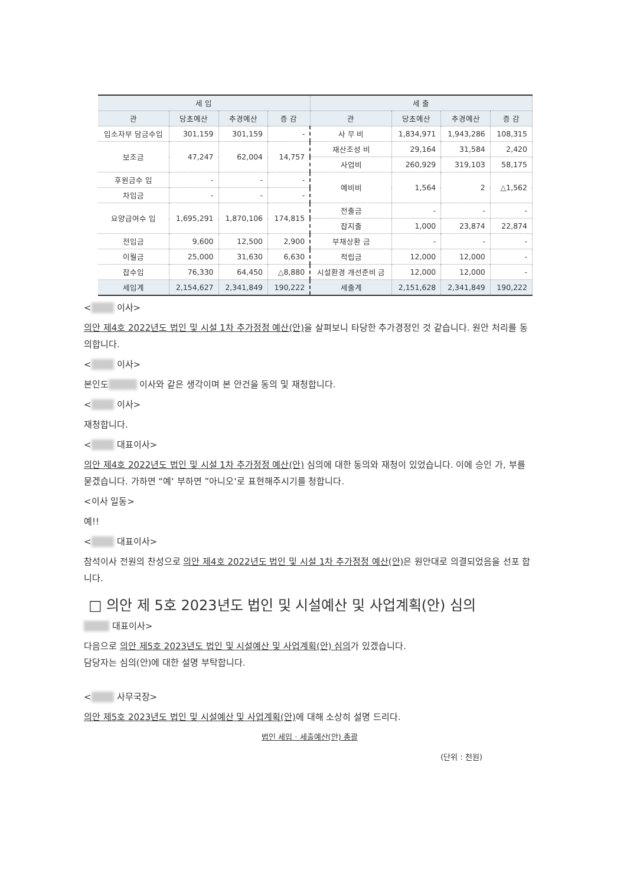| 세 입 | | | | 세 출 | | | |
| --- | --- | --- | --- | --- | --- | --- | --- |
| 관 | 당초예산 | 추경예산 | 증 감 | 관 | 당초예산 | 추경예산 | 증 감 |
| 입소자부 담금수입 | 301,159 | 301,159 | - | 사 무 비 | 1,834,971 | 1,943,286 | 108,315 |
| | | | | 재산조성 비 | 29,164 | 31,584 | 2,420 |
| 보조금 | 47,247 | 62,004 | 14,757 | | | | |
| | | | | 사업비 | 260,929 | 319,103 | 58,175 |
| 후원금수 입 | - | - | - | 예비비 | 1,564 | 2 | △1,562 |
| 차입금 | - | - | - | | | | |
| 요양급여수 입 | 1,695,291 | 1,870,106 | 174,815 | 전출금 | - | - | - |
| | | | | 잡지출 | 1,000 | 23,874 | 22,874 |
| 전입금 | 9,600 | 12,500 | 2,900 | 부채상환 금 | - | - | - |
| 이월금 | 25,000 | 31,630 | 6,630 | 적립금 | 12,000 | 12,000 | - |
| 잡수입 | 76,330 | 64,450 | △8,880 | 시설환경 개선준비 금 | 12,000 | 12,000 | - |
| 세입계 | 2,154,627 | 2,341,849 | 190,222 | 세출계 | 2,151,628 | 2,341,849 | 190,222 |
< 이사>
의안 제4호 2022년도 법인 및 시설 1차 추가정정 예산(안) 을 살펴보니 타당한 추가경정인 것 같습니다. 원안 처리를 동의합니다.
< 이사>
본인도 이사와 같은 생각이며 본 안건을 동의 및 재청합니다.
< 이사>
재청합니다.
< 대표이사>
의안 제4호 2022년도 법인 및 시설 1차 추가정정 예산(안) 심의에 대한 동의와 재청이 있었습니다. 이에 승인 가, 부를 묻겠습니다. 가하면 “예‘ 부하면 ”아니오‘로 표현해주시기를 청합니다.
<이사 일동>
예!!
< 대표이사>
참석이사 전원의 찬성으로 의안 제4호 2022년도 법인 및 시설 1차 추가정정 예산(안) 은 원안대로 의결되었음을 선포 합니다.
□ 의안 제 5호 2023년도 법인 및 시설예산 및 사업계획(안) 심의
대표이사>
다음으로 의안 제5호 2023년도 법인 및 시설예산 및 사업계획(안) 심의가 있겠습니다.
담당자는 심의(안)에 대한 설명 부탁합니다.
< 사무국장>
의안 제5호 2023년도 법인 및 시설예산 및 사업계획(안) 에 대해 소상히 설명 드리다.
법인 세입 · 세출예산(안) 총괄
(단위 : 천원)